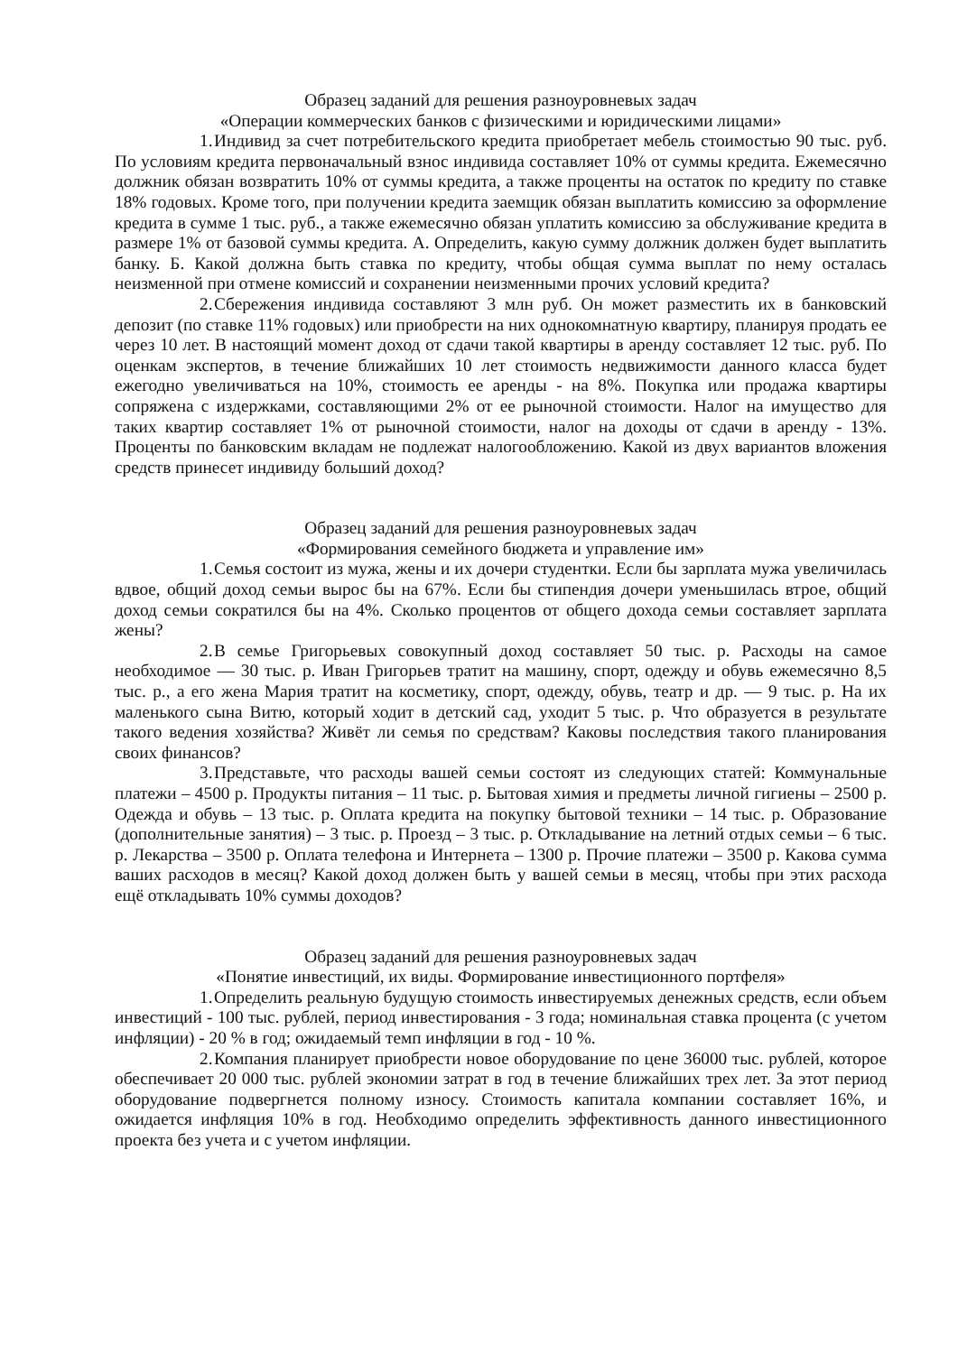Образец заданий для решения разноуровневых задач
«Операции коммерческих банков с физическими и юридическими лицами»
1. Индивид за счет потребительского кредита приобретает мебель стоимостью 90 тыс. руб. По условиям кредита первоначальный взнос индивида составляет 10% от суммы кредита. Ежемесячно должник обязан возвратить 10% от суммы кредита, а также проценты на остаток по кредиту по ставке 18% годовых. Кроме того, при получении кредита заемщик обязан выплатить комиссию за оформление кредита в сумме 1 тыс. руб., а также ежемесячно обязан уплатить комиссию за обслуживание кредита в размере 1% от базовой суммы кредита. А. Определить, какую сумму должник должен будет выплатить банку. Б. Какой должна быть ставка по кредиту, чтобы общая сумма выплат по нему осталась неизменной при отмене комиссий и сохранении неизменными прочих условий кредита?
2. Сбережения индивида составляют 3 млн руб. Он может разместить их в банковский депозит (по ставке 11% годовых) или приобрести на них однокомнатную квартиру, планируя продать ее через 10 лет. В настоящий момент доход от сдачи такой квартиры в аренду составляет 12 тыс. руб. По оценкам экспертов, в течение ближайших 10 лет стоимость недвижимости данного класса будет ежегодно увеличиваться на 10%, стоимость ее аренды - на 8%. Покупка или продажа квартиры сопряжена с издержками, составляющими 2% от ее рыночной стоимости. Налог на имущество для таких квартир составляет 1% от рыночной стоимости, налог на доходы от сдачи в аренду - 13%. Проценты по банковским вкладам не подлежат налогообложению. Какой из двух вариантов вложения средств принесет индивиду больший доход?
Образец заданий для решения разноуровневых задач
«Формирования семейного бюджета и управление им»
1. Семья состоит из мужа, жены и их дочери студентки. Если бы зарплата мужа увеличилась вдвое, общий доход семьи вырос бы на 67%. Если бы стипендия дочери уменьшилась втрое, общий доход семьи сократился бы на 4%. Сколько процентов от общего дохода семьи составляет зарплата жены?
2. В семье Григорьевых совокупный доход составляет 50 тыс. р. Расходы на самое необходимое — 30 тыс. р. Иван Григорьев тратит на машину, спорт, одежду и обувь ежемесячно 8,5 тыс. р., а его жена Мария тратит на косметику, спорт, одежду, обувь, театр и др. — 9 тыс. р. На их маленького сына Витю, который ходит в детский сад, уходит 5 тыс. р. Что образуется в результате такого ведения хозяйства? Живёт ли семья по средствам? Каковы последствия такого планирования своих финансов?
3. Представьте, что расходы вашей семьи состоят из следующих статей: Коммунальные платежи – 4500 р. Продукты питания – 11 тыс. р. Бытовая химия и предметы личной гигиены – 2500 р. Одежда и обувь – 13 тыс. р. Оплата кредита на покупку бытовой техники – 14 тыс. р. Образование (дополнительные занятия) – 3 тыс. р. Проезд – 3 тыс. р. Откладывание на летний отдых семьи – 6 тыс. р. Лекарства – 3500 р. Оплата телефона и Интернета – 1300 р. Прочие платежи – 3500 р. Какова сумма ваших расходов в месяц? Какой доход должен быть у вашей семьи в месяц, чтобы при этих расхода ещё откладывать 10% суммы доходов?
Образец заданий для решения разноуровневых задач
«Понятие инвестиций, их виды. Формирование инвестиционного портфеля»
1. Определить реальную будущую стоимость инвестируемых денежных средств, если объем инвестиций - 100 тыс. рублей, период инвестирования - 3 года; номинальная ставка процента (с учетом инфляции) - 20 % в год; ожидаемый темп инфляции в год - 10 %.
2. Компания планирует приобрести новое оборудование по цене 36000 тыс. рублей, которое обеспечивает 20 000 тыс. рублей экономии затрат в год в течение ближайших трех лет. За этот период оборудование подвергнется полному износу. Стоимость капитала компании составляет 16%, и ожидается инфляция 10% в год. Необходимо определить эффективность данного инвестиционного проекта без учета и с учетом инфляции.